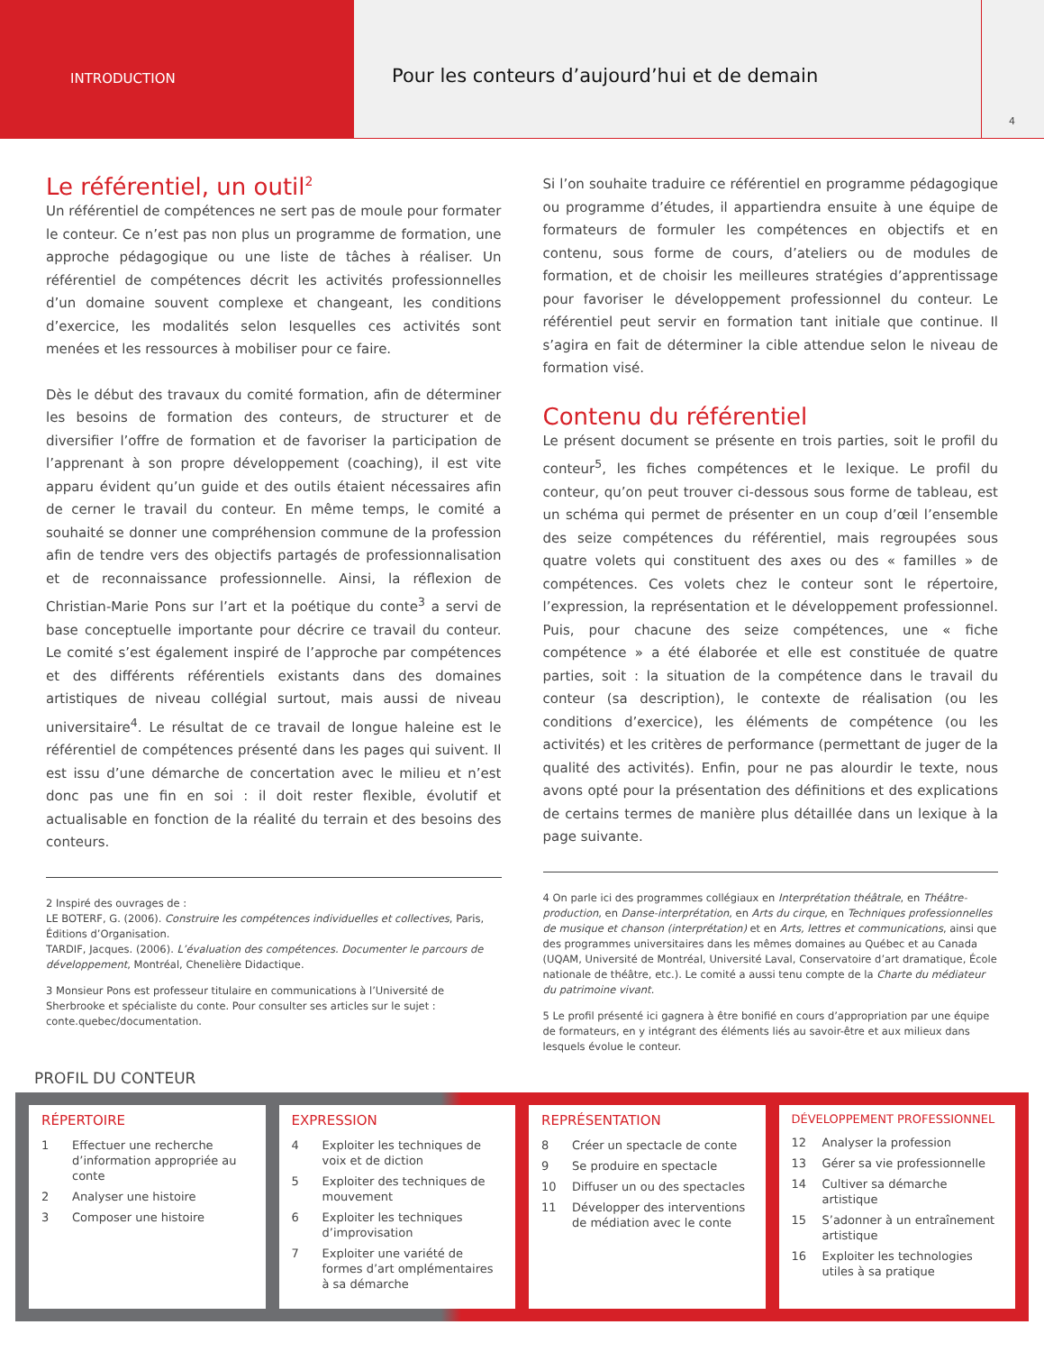INTRODUCTION
Pour les conteurs d’aujourd’hui et de demain
4
Le référentiel, un outil<sup>2</sup>
Un référentiel de compétences ne sert pas de moule pour formater le conteur. Ce n’est pas non plus un programme de formation, une approche pédagogique ou une liste de tâches à réaliser. Un référentiel de compétences décrit les activités professionnelles d’un domaine souvent complexe et changeant, les conditions d’exercice, les modalités selon lesquelles ces activités sont menées et les ressources à mobiliser pour ce faire.
Dès le début des travaux du comité formation, afin de déterminer les besoins de formation des conteurs, de structurer et de diversifier l’offre de formation et de favoriser la participation de l’apprenant à son propre développement (coaching), il est vite apparu évident qu’un guide et des outils étaient nécessaires afin de cerner le travail du conteur. En même temps, le comité a souhaité se donner une compréhension commune de la profession afin de tendre vers des objectifs partagés de professionnalisation et de reconnaissance professionnelle. Ainsi, la réflexion de Christian-Marie Pons sur l’art et la poétique du conte<sup>3</sup> a servi de base conceptuelle importante pour décrire ce travail du conteur. Le comité s’est également inspiré de l’approche par compétences et des différents référentiels existants dans des domaines artistiques de niveau collégial surtout, mais aussi de niveau universitaire<sup>4</sup>. Le résultat de ce travail de longue haleine est le référentiel de compétences présenté dans les pages qui suivent. Il est issu d’une démarche de concertation avec le milieu et n’est donc pas une fin en soi : il doit rester flexible, évolutif et actualisable en fonction de la réalité du terrain et des besoins des conteurs.
2 Inspiré des ouvrages de :
LE BOTERF, G. (2006). Construire les compétences individuelles et collectives, Paris, Éditions d’Organisation.
TARDIF, Jacques. (2006). L’évaluation des compétences. Documenter le parcours de développement, Montréal, Chenelière Didactique.
3 Monsieur Pons est professeur titulaire en communications à l’Université de Sherbrooke et spécialiste du conte. Pour consulter ses articles sur le sujet : conte.quebec/documentation.
Si l’on souhaite traduire ce référentiel en programme pédagogique ou programme d’études, il appartiendra ensuite à une équipe de formateurs de formuler les compétences en objectifs et en contenu, sous forme de cours, d’ateliers ou de modules de formation, et de choisir les meilleures stratégies d’apprentissage pour favoriser le développement professionnel du conteur. Le référentiel peut servir en formation tant initiale que continue. Il s’agira en fait de déterminer la cible attendue selon le niveau de formation visé.
Contenu du référentiel
Le présent document se présente en trois parties, soit le profil du conteur<sup>5</sup>, les fiches compétences et le lexique. Le profil du conteur, qu’on peut trouver ci-dessous sous forme de tableau, est un schéma qui permet de présenter en un coup d’œil l’ensemble des seize compétences du référentiel, mais regroupées sous quatre volets qui constituent des axes ou des « familles » de compétences. Ces volets chez le conteur sont le répertoire, l’expression, la représentation et le développement professionnel. Puis, pour chacune des seize compétences, une « fiche compétence » a été élaborée et elle est constituée de quatre parties, soit : la situation de la compétence dans le travail du conteur (sa description), le contexte de réalisation (ou les conditions d’exercice), les éléments de compétence (ou les activités) et les critères de performance (permettant de juger de la qualité des activités). Enfin, pour ne pas alourdir le texte, nous avons opté pour la présentation des définitions et des explications de certains termes de manière plus détaillée dans un lexique à la page suivante.
4 On parle ici des programmes collégiaux en Interprétation théâtrale, en Théâtre-production, en Danse-interprétation, en Arts du cirque, en Techniques professionnelles de musique et chanson (interprétation) et en Arts, lettres et communications, ainsi que des programmes universitaires dans les mêmes domaines au Québec et au Canada (UQAM, Université de Montréal, Université Laval, Conservatoire d’art dramatique, École nationale de théâtre, etc.). Le comité a aussi tenu compte de la Charte du médiateur du patrimoine vivant.
5 Le profil présenté ici gagnera à être bonifié en cours d’appropriation par une équipe de formateurs, en y intégrant des éléments liés au savoir-être et aux milieux dans lesquels évolue le conteur.
PROFIL DU CONTEUR
RÉPERTOIRE
| 1 | Effectuer une recherche d’information appropriée au conte |
| 2 | Analyser une histoire |
| 3 | Composer une histoire |
EXPRESSION
| 4 | Exploiter les techniques de voix et de diction |
| 5 | Exploiter des techniques de mouvement |
| 6 | Exploiter les techniques d’improvisation |
| 7 | Exploiter une variété de formes d’art omplémentaires à sa démarche |
REPRÉSENTATION
| 8 | Créer un spectacle de conte |
| 9 | Se produire en spectacle |
| 10 | Diffuser un ou des spectacles |
| 11 | Développer des interventions de médiation avec le conte |
DÉVELOPPEMENT PROFESSIONNEL
| 12 | Analyser la profession |
| 13 | Gérer sa vie professionnelle |
| 14 | Cultiver sa démarche artistique |
| 15 | S’adonner à un entraînement artistique |
| 16 | Exploiter les technologies utiles à sa pratique |